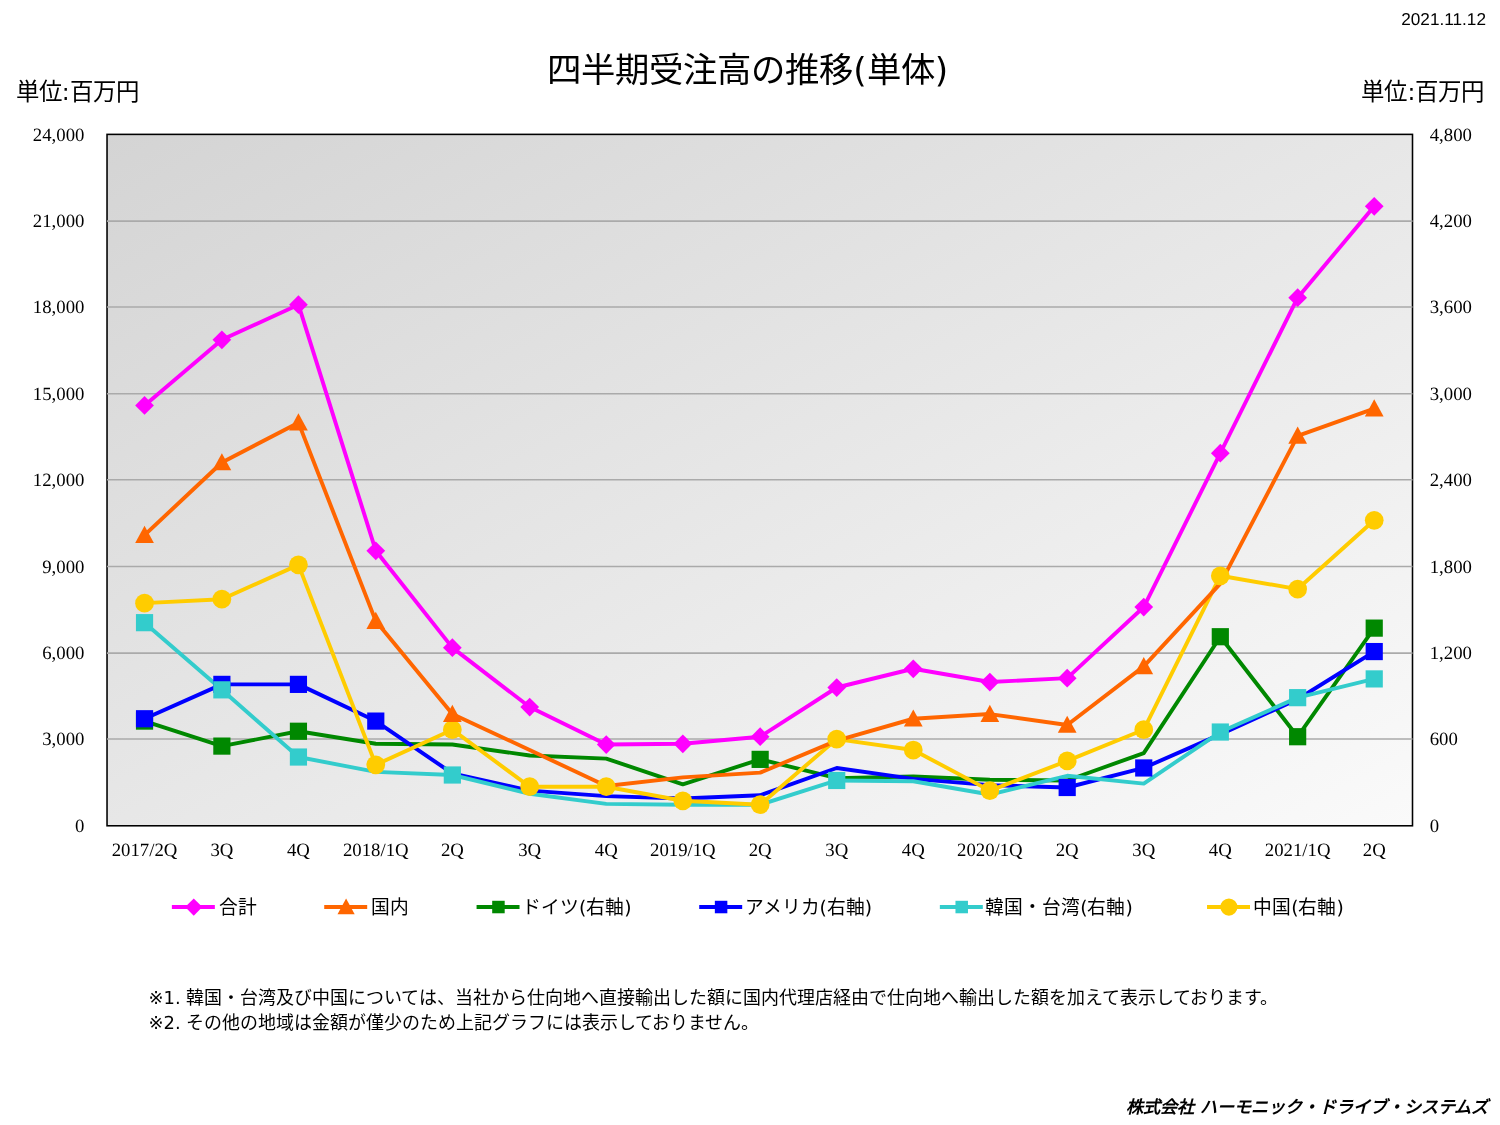2021.11.12
四半期受注高の推移(単体)
単位:百万円
単位:百万円
24,000
21,000
18,000
15,000
12,000
9,000
6,000
3,000
0
4,800
4,200
3,600
3,000
2,400
1,800
1,200
600
0
2017/2Q
3Q
4Q
2018/1Q
2Q
3Q
4Q
2019/1Q
2Q
3Q
4Q
2020/1Q
2Q
3Q
4Q
2021/1Q
2Q
合計
国内
ドイツ(右軸)
アメリカ(右軸)
韓国・台湾(右軸)
中国(右軸)
※1. 韓国・台湾及び中国については、当社から仕向地へ直接輸出した額に国内代理店経由で仕向地へ輸出した額を加えて表示しております。
※2. その他の地域は金額が僅少のため上記グラフには表示しておりません。
株式会社 ハーモニック・ドライブ・システムズ